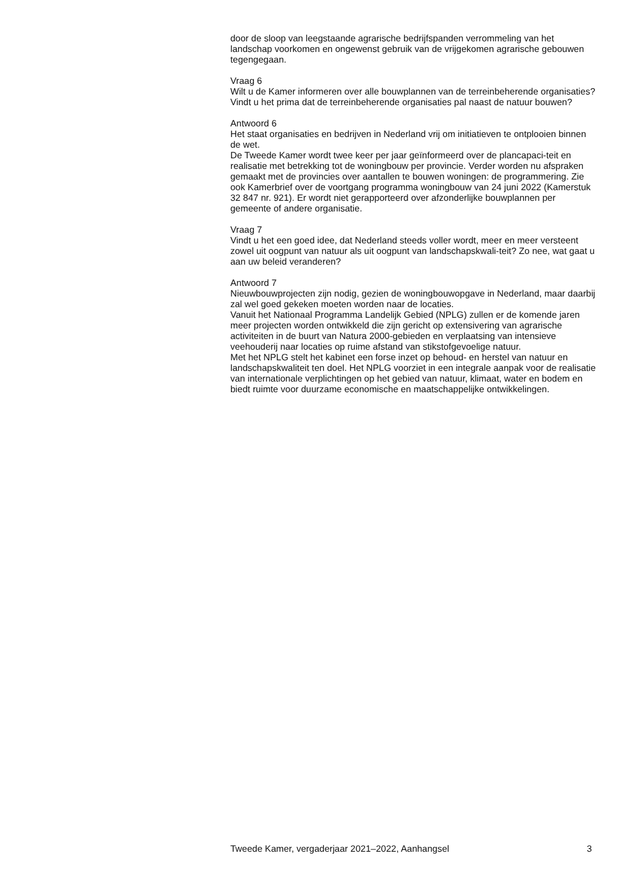door de sloop van leegstaande agrarische bedrijfspanden verrommeling van het landschap voorkomen en ongewenst gebruik van de vrijgekomen agrarische gebouwen tegengegaan.
Vraag 6
Wilt u de Kamer informeren over alle bouwplannen van de terreinbeherende organisaties? Vindt u het prima dat de terreinbeherende organisaties pal naast de natuur bouwen?
Antwoord 6
Het staat organisaties en bedrijven in Nederland vrij om initiatieven te ontplooien binnen de wet.
De Tweede Kamer wordt twee keer per jaar geïnformeerd over de plancapaci-teit en realisatie met betrekking tot de woningbouw per provincie. Verder worden nu afspraken gemaakt met de provincies over aantallen te bouwen woningen: de programmering. Zie ook Kamerbrief over de voortgang programma woningbouw van 24 juni 2022 (Kamerstuk 32 847 nr. 921). Er wordt niet gerapporteerd over afzonderlijke bouwplannen per gemeente of andere organisatie.
Vraag 7
Vindt u het een goed idee, dat Nederland steeds voller wordt, meer en meer versteent zowel uit oogpunt van natuur als uit oogpunt van landschapskwali-teit? Zo nee, wat gaat u aan uw beleid veranderen?
Antwoord 7
Nieuwbouwprojecten zijn nodig, gezien de woningbouwopgave in Nederland, maar daarbij zal wel goed gekeken moeten worden naar de locaties.
Vanuit het Nationaal Programma Landelijk Gebied (NPLG) zullen er de komende jaren meer projecten worden ontwikkeld die zijn gericht op extensivering van agrarische activiteiten in de buurt van Natura 2000-gebieden en verplaatsing van intensieve veehouderij naar locaties op ruime afstand van stikstofgevoelige natuur.
Met het NPLG stelt het kabinet een forse inzet op behoud- en herstel van natuur en landschapskwaliteit ten doel. Het NPLG voorziet in een integrale aanpak voor de realisatie van internationale verplichtingen op het gebied van natuur, klimaat, water en bodem en biedt ruimte voor duurzame economische en maatschappelijke ontwikkelingen.
Tweede Kamer, vergaderjaar 2021–2022, Aanhangsel 3